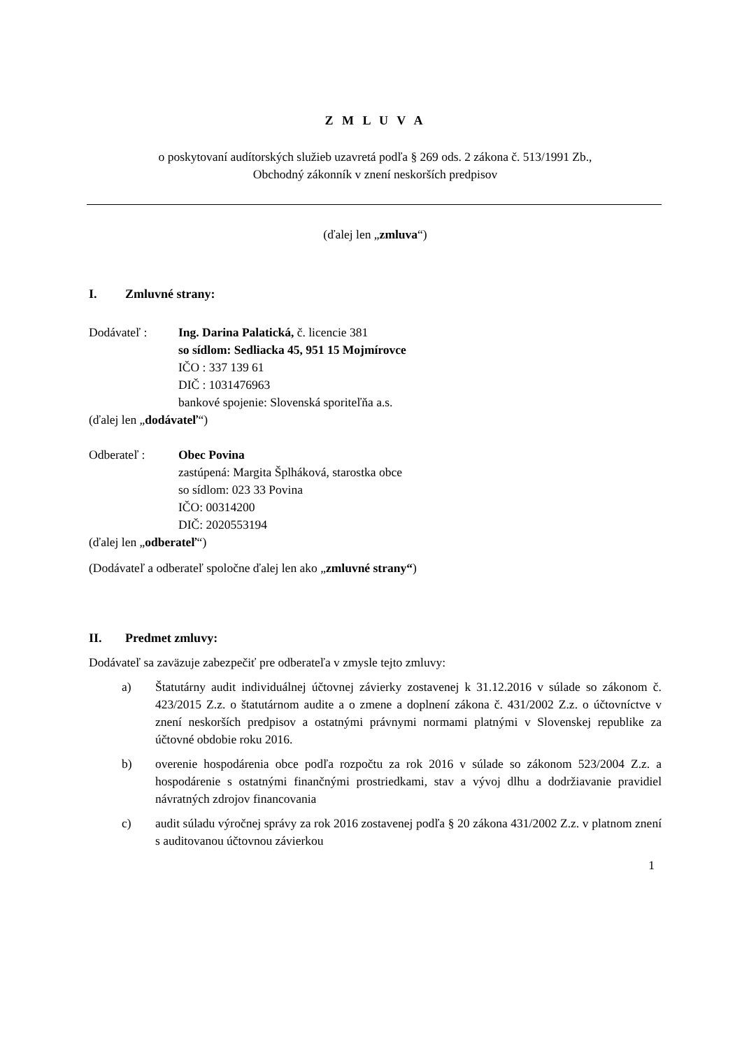Z M L U V A
o poskytovaní audítorských služieb uzavretá podľa § 269 ods. 2 zákona č. 513/1991 Zb.,
Obchodný zákonník v znení neskorších predpisov
(ďalej len „zmluva“)
I. Zmluvné strany:
Dodávateľ : Ing. Darina Palatická, č. licencie 381
so sídlom: Sedliacka 45, 951 15 Mojmírovce
IČO : 337 139 61
DIČ : 1031476963
bankové spojenie: Slovenská sporiteľňa a.s.
(ďalej len „dodávateľ“)
Odberateľ : Obec Povina
zastúpená: Margita Šplháková, starostka obce
so sídlom: 023 33 Povina
IČO: 00314200
DIČ: 2020553194
(ďalej len „odberateľ“)
(Dodávateľ a odberateľ spoločne ďalej len ako „zmluvné strany“)
II. Predmet zmluvy:
Dodávateľ sa zaväzuje zabezpečiť pre odberateľa v zmysle tejto zmluvy:
a) Štatutárny audit individuálnej účtovnej závierky zostavenej k 31.12.2016 v súlade so zákonom č. 423/2015 Z.z. o štatutárnom audite a o zmene a doplnení zákona č. 431/2002 Z.z. o účtovníctve v znení neskorších predpisov a ostatnými právnymi normami platnými v Slovenskej republike za účtovné obdobie roku 2016.
b) overenie hospodárenia obce podľa rozpočtu za rok 2016 v súlade so zákonom 523/2004 Z.z. a hospodárenie s ostatnými finančnými prostriedkami, stav a vývoj dlhu a dodržiavanie pravidiel návratných zdrojov financovania
c) audit súladu výročnej správy za rok 2016 zostavenej podľa § 20 zákona 431/2002 Z.z. v platnom znení s auditovanou účtovnou závierkou
1